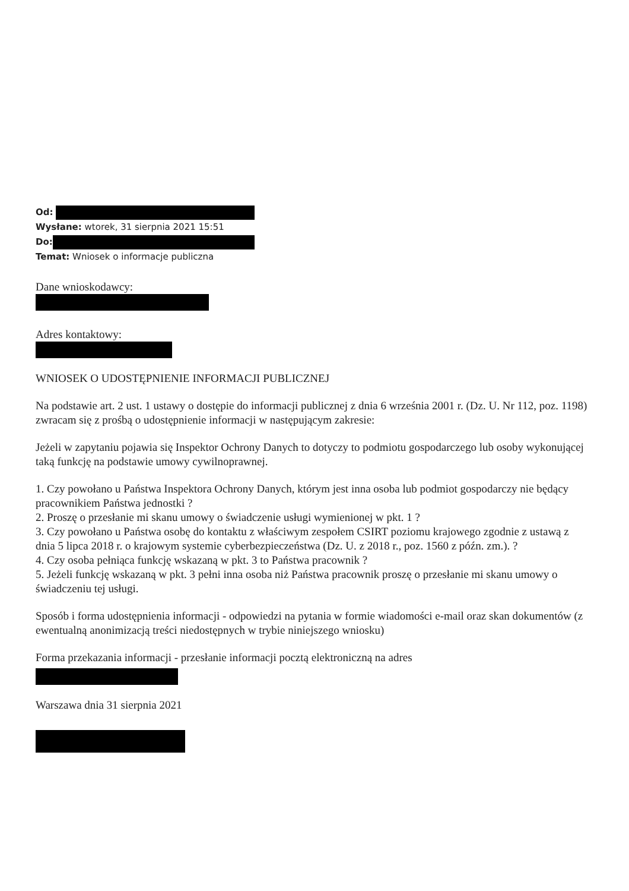Od:
Wysłane: wtorek, 31 sierpnia 2021 15:51
Do:
Temat: Wniosek o informacje publiczna
Dane wnioskodawcy:
Adres kontaktowy:
WNIOSEK O UDOSTĘPNIENIE INFORMACJI PUBLICZNEJ
Na podstawie art. 2 ust. 1 ustawy o dostępie do informacji publicznej z dnia 6 września 2001 r. (Dz. U. Nr 112, poz. 1198) zwracam się z prośbą o udostępnienie informacji w następującym zakresie:
Jeżeli w zapytaniu pojawia się Inspektor Ochrony Danych to dotyczy to podmiotu gospodarczego lub osoby wykonującej taką funkcję na podstawie umowy cywilnoprawnej.
1. Czy powołano u Państwa Inspektora Ochrony Danych, którym jest inna osoba lub podmiot gospodarczy nie będący pracownikiem Państwa jednostki ?
2. Proszę o przesłanie mi skanu umowy o świadczenie usługi wymienionej w pkt. 1 ?
3. Czy powołano u Państwa osobę do kontaktu z właściwym zespołem CSIRT poziomu krajowego zgodnie z ustawą z dnia 5 lipca 2018 r. o krajowym systemie cyberbezpieczeństwa (Dz. U. z 2018 r., poz. 1560 z późn. zm.). ?
4. Czy osoba pełniąca funkcję wskazaną w pkt. 3 to Państwa pracownik ?
5. Jeżeli funkcję wskazaną w pkt. 3 pełni inna osoba niż Państwa pracownik proszę o przesłanie mi skanu umowy o świadczeniu tej usługi.
Sposób i forma udostępnienia informacji - odpowiedzi na pytania w formie wiadomości e-mail oraz skan dokumentów (z ewentualną anonimizacją treści niedostępnych w trybie niniejszego wniosku)
Forma przekazania informacji - przesłanie informacji pocztą elektroniczną na adres
Warszawa dnia 31 sierpnia 2021